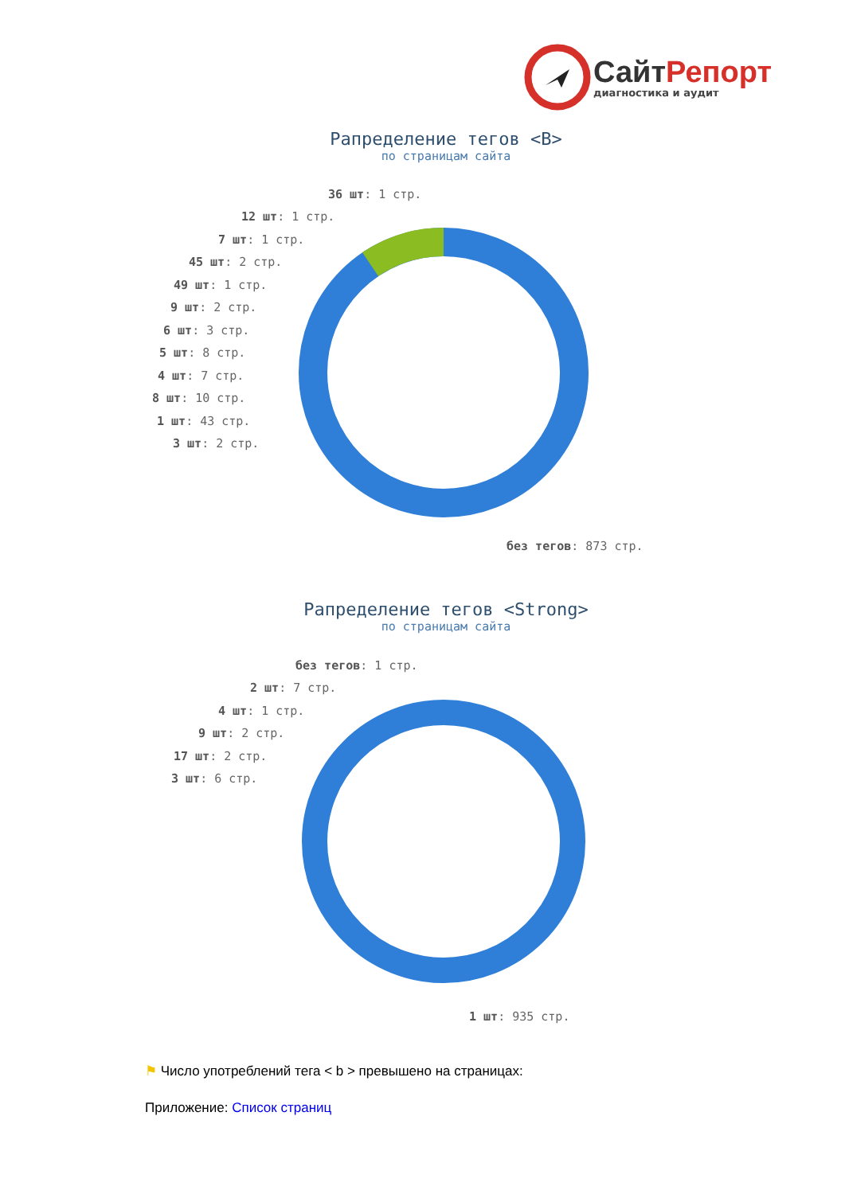СайтРепорт
диагностика и аудит
Рапределение тегов <B>
по страницам сайта
36 шт: 1 стр.
12 шт: 1 стр.
7 шт: 1 стр.
45 шт: 2 стр.
49 шт: 1 стр.
9 шт: 2 стр.
6 шт: 3 стр.
5 шт: 8 стр.
4 шт: 7 стр.
8 шт: 10 стр.
1 шт: 43 стр.
3 шт: 2 стр.
без тегов: 873 стр.
Рапределение тегов <Strong>
по страницам сайта
без тегов: 1 стр.
2 шт: 7 стр.
4 шт: 1 стр.
9 шт: 2 стр.
17 шт: 2 стр.
3 шт: 6 стр.
1 шт: 935 стр.
⚑ Число употреблений тега < b > превышено на страницах:
Приложение: Список страниц